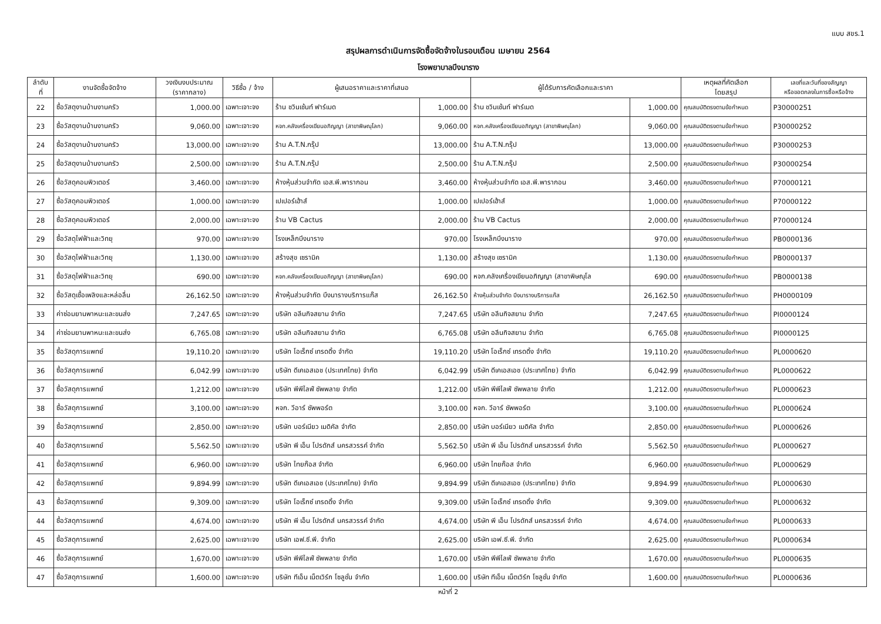แบบ สขร.1
สรุปผลการดำเนินการจัดซื้อจัดจ้างในรอบเดือน เมษายน 2564
โรงพยาบาลบึงนาราง
| ลำดับ ที่ | งานจัดซื้อจัดจ้าง | วงเงินงบประมาณ (ราคากลาง) | วิธีซื้อ / จ้าง | ผู้เสนอราคาและราคาที่เสนอ | | ผู้ได้รับการคัดเลือกและราคา | | เหตุผลที่คัดเลือก โดยสรุป | เลขที่และวันที่ของสัญญา หรือขอตกลงในการซื้อหรือจ้าง |
| --- | --- | --- | --- | --- | --- | --- | --- | --- | --- |
| 22 | ซื้อวัสดุงานบ้านงานครัว | 1,000.00 | เฉพาะเจาะจง | ร้าน ชวินเช้นท์ ฟาร์เมด | 1,000.00 | ร้าน ชวินเช้นท์ ฟาร์เมด | 1,000.00 | คุณสมบัติตรงตามข้อกำหนด | P30000251 |
| 23 | ซื้อวัสดุงานบ้านงานครัว | 9,060.00 | เฉพาะเจาะจง | หจก.คลังเครื่องเขียนอภิญญา (สาขาพิษณุโลก) | 9,060.00 | หจก.คลังเครื่องเขียนอภิญญา (สาขาพิษณุโลก) | 9,060.00 | คุณสมบัติตรงตามข้อกำหนด | P30000252 |
| 24 | ซื้อวัสดุงานบ้านงานครัว | 13,000.00 | เฉพาะเจาะจง | ร้าน A.T.N.กรุ๊ป | 13,000.00 | ร้าน A.T.N.กรุ๊ป | 13,000.00 | คุณสมบัติตรงตามข้อกำหนด | P30000253 |
| 25 | ซื้อวัสดุงานบ้านงานครัว | 2,500.00 | เฉพาะเจาะจง | ร้าน A.T.N.กรุ๊ป | 2,500.00 | ร้าน A.T.N.กรุ๊ป | 2,500.00 | คุณสมบัติตรงตามข้อกำหนด | P30000254 |
| 26 | ซื้อวัสดุคอมพิวเตอร์ | 3,460.00 | เฉพาะเจาะจง | ห้างหุ้นส่วนจำกัด เอส.พี.พารากอน | 3,460.00 | ห้างหุ้นส่วนจำกัด เอส.พี.พารากอน | 3,460.00 | คุณสมบัติตรงตามข้อกำหนด | P70000121 |
| 27 | ซื้อวัสดุคอมพิวเตอร์ | 1,000.00 | เฉพาะเจาะจง | เปเปอร์เฮ้าส์ | 1,000.00 | เปเปอร์เฮ้าส์ | 1,000.00 | คุณสมบัติตรงตามข้อกำหนด | P70000122 |
| 28 | ซื้อวัสดุคอมพิวเตอร์ | 2,000.00 | เฉพาะเจาะจง | ร้าน VB Cactus | 2,000.00 | ร้าน VB Cactus | 2,000.00 | คุณสมบัติตรงตามข้อกำหนด | P70000124 |
| 29 | ซื้อวัสดุไฟฟ้าและวิทยุ | 970.00 | เฉพาะเจาะจง | โรงเหล็กบึงนาราง | 970.00 | โรงเหล็กบึงนาราง | 970.00 | คุณสมบัติตรงตามข้อกำหนด | PB0000136 |
| 30 | ซื้อวัสดุไฟฟ้าและวิทยุ | 1,130.00 | เฉพาะเจาะจง | สร้างสุข เซรามิค | 1,130.00 | สร้างสุข เซรามิค | 1,130.00 | คุณสมบัติตรงตามข้อกำหนด | PB0000137 |
| 31 | ซื้อวัสดุไฟฟ้าและวิทยุ | 690.00 | เฉพาะเจาะจง | หจก.คลังเครื่องเขียนอภิญญา (สาขาพิษณุโลก) | 690.00 | หจก.คลังเครื่องเขียนอภิญญา (สาขาพิษณุโล | 690.00 | คุณสมบัติตรงตามข้อกำหนด | PB0000138 |
| 32 | ซื้อวัสดุเชื้อเพลิงและหล่อลื่น | 26,162.50 | เฉพาะเจาะจง | ห้างหุ้นส่วนจำกัด บึงนารางบริการแก๊ส | 26,162.50 | ห้างหุ้นส่วนจำกัด บึงนารางบริการแก๊ส | 26,162.50 | คุณสมบัติตรงตามข้อกำหนด | PH0000109 |
| 33 | ค่าซ่อมยานพาหนะและขนส่ง | 7,247.65 | เฉพาะเจาะจง | บริษัท อลีนกิจสยาม จำกัด | 7,247.65 | บริษัท อลีนกิจสยาม จำกัด | 7,247.65 | คุณสมบัติตรงตามข้อกำหนด | PI0000124 |
| 34 | ค่าซ่อมยานพาหนะและขนส่ง | 6,765.08 | เฉพาะเจาะจง | บริษัท อลีนกิจสยาม จำกัด | 6,765.08 | บริษัท อลีนกิจสยาม จำกัด | 6,765.08 | คุณสมบัติตรงตามข้อกำหนด | PI0000125 |
| 35 | ซื้อวัสดุการแพทย์ | 19,110.20 | เฉพาะเจาะจง | บริษัท โอเร็กซ์ เทรดดิ้ง จำกัด | 19,110.20 | บริษัท โอเร็กซ์ เทรดดิ้ง จำกัด | 19,110.20 | คุณสมบัติตรงตามข้อกำหนด | PL0000620 |
| 36 | ซื้อวัสดุการแพทย์ | 6,042.99 | เฉพาะเจาะจง | บริษัท ดีเคเอสเอช (ประเทศไทย) จำกัด | 6,042.99 | บริษัท ดีเคเอสเอช (ประเทศไทย) จำกัด | 6,042.99 | คุณสมบัติตรงตามข้อกำหนด | PL0000622 |
| 37 | ซื้อวัสดุการแพทย์ | 1,212.00 | เฉพาะเจาะจง | บริษัท พีพีไลฟ์ ซัพพลาย จำกัด | 1,212.00 | บริษัท พีพีไลฟ์ ซัพพลาย จำกัด | 1,212.00 | คุณสมบัติตรงตามข้อกำหนด | PL0000623 |
| 38 | ซื้อวัสดุการแพทย์ | 3,100.00 | เฉพาะเจาะจง | หจก. วีอาร์ ซัพพอร์ต | 3,100.00 | หจก. วีอาร์ ซัพพอร์ต | 3,100.00 | คุณสมบัติตรงตามข้อกำหนด | PL0000624 |
| 39 | ซื้อวัสดุการแพทย์ | 2,850.00 | เฉพาะเจาะจง | บริษัท บอร์เนียว เมดิคัล จำกัด | 2,850.00 | บริษัท บอร์เนียว เมดิคัล จำกัด | 2,850.00 | คุณสมบัติตรงตามข้อกำหนด | PL0000626 |
| 40 | ซื้อวัสดุการแพทย์ | 5,562.50 | เฉพาะเจาะจง | บริษัท พี เอ็น โปรดักส์ นครสวรรค์ จำกัด | 5,562.50 | บริษัท พี เอ็น โปรดักส์ นครสวรรค์ จำกัด | 5,562.50 | คุณสมบัติตรงตามข้อกำหนด | PL0000627 |
| 41 | ซื้อวัสดุการแพทย์ | 6,960.00 | เฉพาะเจาะจง | บริษัท ไทยก๊อส จำกัด | 6,960.00 | บริษัท ไทยก๊อส จำกัด | 6,960.00 | คุณสมบัติตรงตามข้อกำหนด | PL0000629 |
| 42 | ซื้อวัสดุการแพทย์ | 9,894.99 | เฉพาะเจาะจง | บริษัท ดีเคเอสเอช (ประเทศไทย) จำกัด | 9,894.99 | บริษัท ดีเคเอสเอช (ประเทศไทย) จำกัด | 9,894.99 | คุณสมบัติตรงตามข้อกำหนด | PL0000630 |
| 43 | ซื้อวัสดุการแพทย์ | 9,309.00 | เฉพาะเจาะจง | บริษัท โอเร็กซ์ เทรดดิ้ง จำกัด | 9,309.00 | บริษัท โอเร็กซ์ เทรดดิ้ง จำกัด | 9,309.00 | คุณสมบัติตรงตามข้อกำหนด | PL0000632 |
| 44 | ซื้อวัสดุการแพทย์ | 4,674.00 | เฉพาะเจาะจง | บริษัท พี เอ็น โปรดักส์ นครสวรรค์ จำกัด | 4,674.00 | บริษัท พี เอ็น โปรดักส์ นครสวรรค์ จำกัด | 4,674.00 | คุณสมบัติตรงตามข้อกำหนด | PL0000633 |
| 45 | ซื้อวัสดุการแพทย์ | 2,625.00 | เฉพาะเจาะจง | บริษัท เอฟ.ซี.พี. จำกัด | 2,625.00 | บริษัท เอฟ.ซี.พี. จำกัด | 2,625.00 | คุณสมบัติตรงตามข้อกำหนด | PL0000634 |
| 46 | ซื้อวัสดุการแพทย์ | 1,670.00 | เฉพาะเจาะจง | บริษัท พีพีไลฟ์ ซัพพลาย จำกัด | 1,670.00 | บริษัท พีพีไลฟ์ ซัพพลาย จำกัด | 1,670.00 | คุณสมบัติตรงตามข้อกำหนด | PL0000635 |
| 47 | ซื้อวัสดุการแพทย์ | 1,600.00 | เฉพาะเจาะจง | บริษัท ทีเอ็น เน็ตเวิร์ก โซลูชั่น จำกัด | 1,600.00 | บริษัท ทีเอ็น เน็ตเวิร์ก โซลูชั่น จำกัด | 1,600.00 | คุณสมบัติตรงตามข้อกำหนด | PL0000636 |
หน้าที่ 2